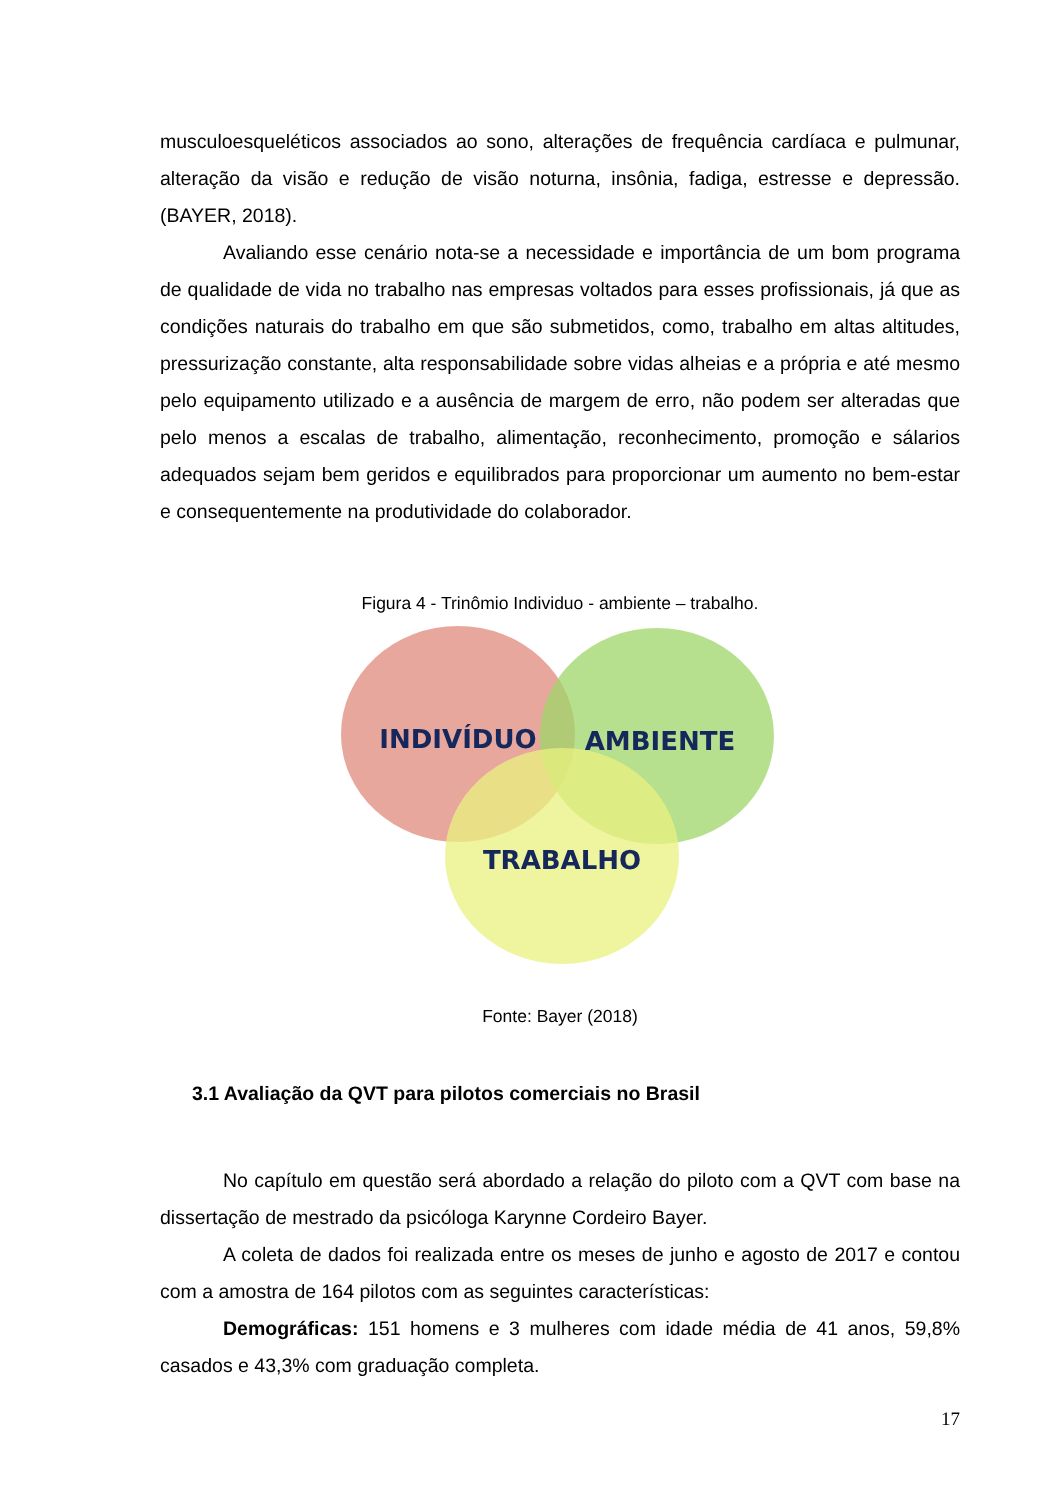musculoesqueléticos associados ao sono, alterações de frequência cardíaca e pulmunar, alteração da visão e redução de visão noturna, insônia, fadiga, estresse e depressão. (BAYER, 2018).
Avaliando esse cenário nota-se a necessidade e importância de um bom programa de qualidade de vida no trabalho nas empresas voltados para esses profissionais, já que as condições naturais do trabalho em que são submetidos, como, trabalho em altas altitudes, pressurização constante, alta responsabilidade sobre vidas alheias e a própria e até mesmo pelo equipamento utilizado e a ausência de margem de erro, não podem ser alteradas que pelo menos a escalas de trabalho, alimentação, reconhecimento, promoção e sálarios adequados sejam bem geridos e equilibrados para proporcionar um aumento no bem-estar e consequentemente na produtividade do colaborador.
Figura 4 - Trinômio Individuo - ambiente – trabalho.
INDIVÍDUO
AMBIENTE
TRABALHO
Fonte: Bayer (2018)
3.1 Avaliação da QVT para pilotos comerciais no Brasil
No capítulo em questão será abordado a relação do piloto com a QVT com base na dissertação de mestrado da psicóloga Karynne Cordeiro Bayer.
A coleta de dados foi realizada entre os meses de junho e agosto de 2017 e contou com a amostra de 164 pilotos com as seguintes características:
Demográficas: 151 homens e 3 mulheres com idade média de 41 anos, 59,8% casados e 43,3% com graduação completa.
17